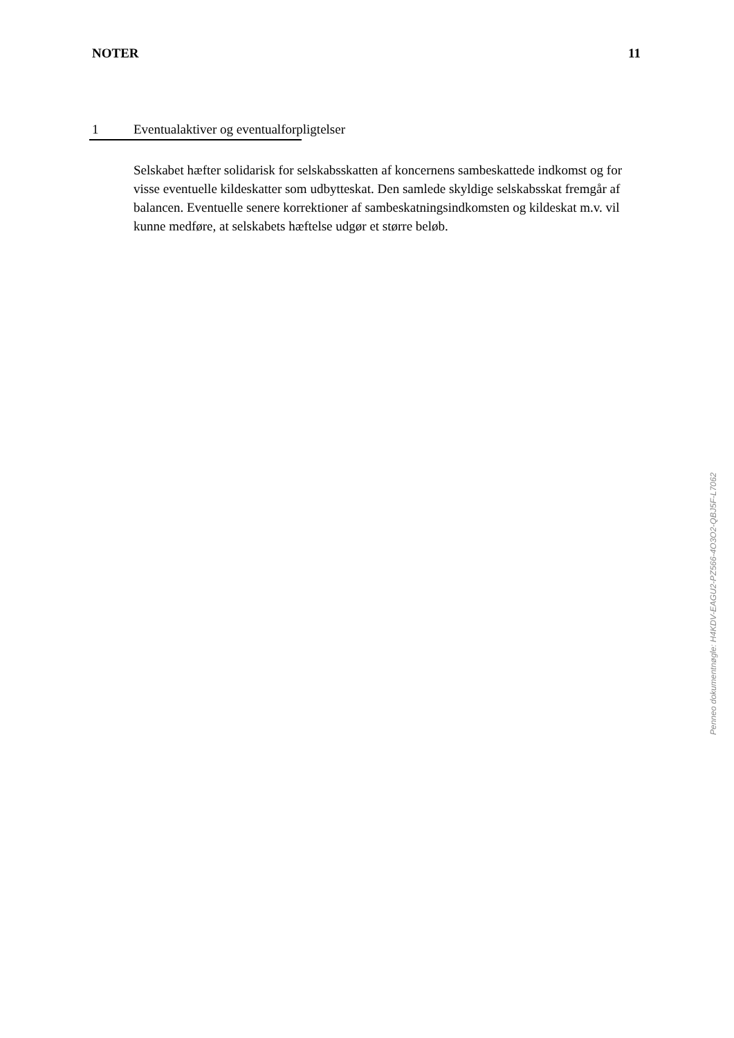NOTER 11
1 Eventualaktiver og eventualforpligtelser
Selskabet hæfter solidarisk for selskabsskatten af koncernens sambeskattede indkomst og for visse eventuelle kildeskatter som udbytteskat. Den samlede skyldige selskabsskat fremgår af balancen. Eventuelle senere korrektioner af sambeskatningsindkomsten og kildeskat m.v. vil kunne medføre, at selskabets hæftelse udgør et større beløb.
Penneo dokumentnøgle: H4KDV-EAGU2-PZ566-4O3O2-QBJ5F-L7062